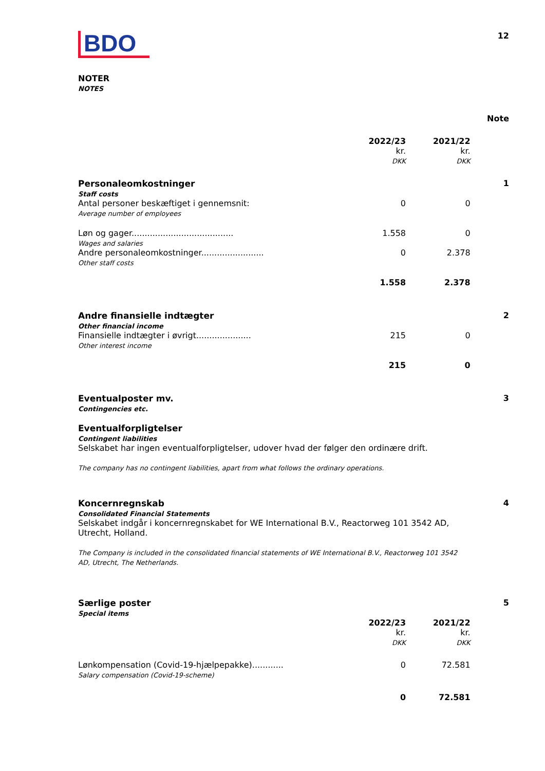BDO
12
NOTER
NOTES
| | | | Note |
| | 2022/23 kr. DKK | 2021/22 kr. DKK | |
| Personaleomkostninger Staff costs | | | 1 |
| Antal personer beskæftiget i gennemsnit: Average number of employees | 0 | 0 | |
| Løn og gager....................................... Wages and salaries | 1.558 | 0 | |
| Andre personaleomkostninger........................ Other staff costs | 0 | 2.378 | |
| | 1.558 | 2.378 | |
| Andre finansielle indtægter Other financial income | | | 2 |
| Finansielle indtægter i øvrigt..................... Other interest income | 215 | 0 | |
| | 215 | 0 | |
| Eventualposter mv. Contingencies etc. Eventualforpligtelser Contingent liabilities Selskabet har ingen eventualforpligtelser, udover hvad der følger den ordinære drift. The company has no contingent liabilities, apart from what follows the ordinary operations. | | | 3 |
| Koncernregnskab Consolidated Financial Statements Selskabet indgår i koncernregnskabet for WE International B.V., Reactorweg 101 3542 AD, Utrecht, Holland. The Company is included in the consolidated financial statements of WE International B.V., Reactorweg 101 3542 AD, Utrecht, The Netherlands. | | | 4 |
| Særlige poster Special items | | | 5 |
| | 2022/23 kr. DKK | 2021/22 kr. DKK | |
| Lønkompensation (Covid-19-hjælpepakke)............ Salary compensation (Covid-19-scheme) | 0 | 72.581 | |
| | 0 | 72.581 | |